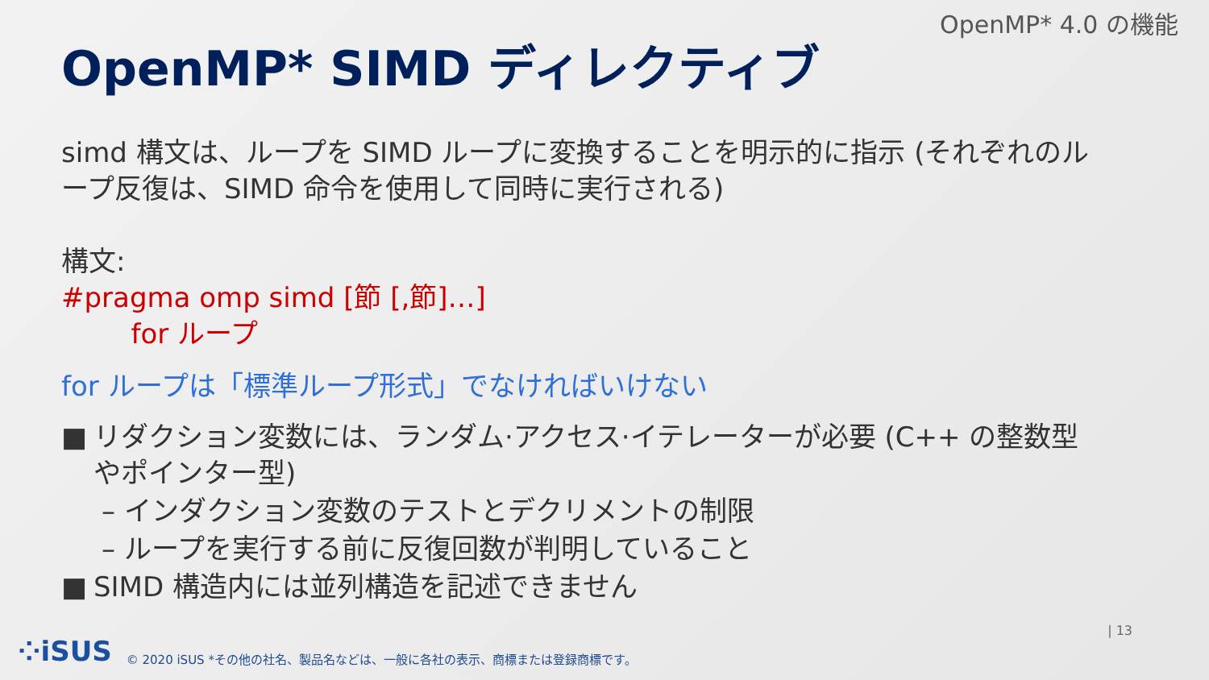OpenMP* 4.0 の機能
OpenMP* SIMD ディレクティブ
simd 構文は、ループを SIMD ループに変換することを明示的に指示 (それぞれのループ反復は、SIMD 命令を使用して同時に実行される)
構文:
#pragma omp simd [節 [,節]…]
for ループ
for ループは「標準ループ形式」でなければいけない
■ リダクション変数には、ランダム·アクセス·イテレーターが必要 (C++ の整数型
やポインター型)
– インダクション変数のテストとデクリメントの制限
– ループを実行する前に反復回数が判明していること
■ SIMD 構造内には並列構造を記述できません
| 13
⁘iSUS © 2020 iSUS *その他の社名、製品名などは、一般に各社の表示、商標または登録商標です。